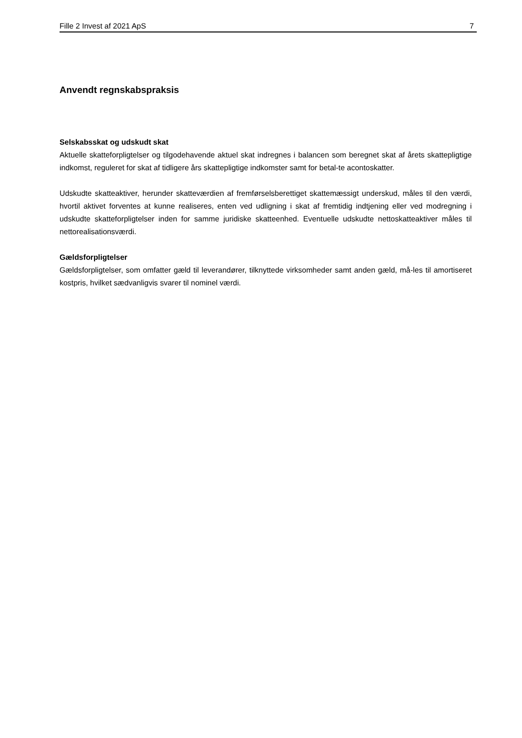Fille 2 Invest af 2021 ApS 7
Anvendt regnskabspraksis
Selskabsskat og udskudt skat
Aktuelle skatteforpligtelser og tilgodehavende aktuel skat indregnes i balancen som beregnet skat af årets skattepligtige indkomst, reguleret for skat af tidligere års skattepligtige indkomster samt for betal-te acontoskatter.
Udskudte skatteaktiver, herunder skatteværdien af fremførselsberettiget skattemæssigt underskud, måles til den værdi, hvortil aktivet forventes at kunne realiseres, enten ved udligning i skat af fremtidig indtjening eller ved modregning i udskudte skatteforpligtelser inden for samme juridiske skatteenhed. Eventuelle udskudte nettoskatteaktiver måles til nettorealisationsværdi.
Gældsforpligtelser
Gældsforpligtelser, som omfatter gæld til leverandører, tilknyttede virksomheder samt anden gæld, må-les til amortiseret kostpris, hvilket sædvanligvis svarer til nominel værdi.